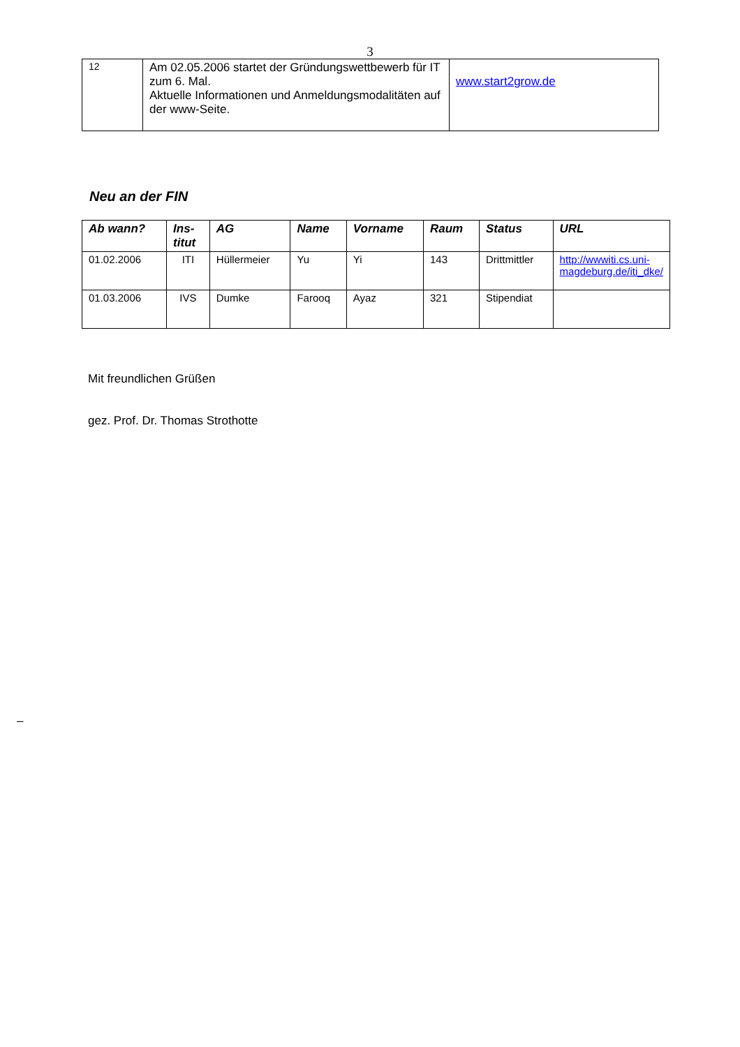3
| 12 | Am 02.05.2006 startet der Gründungswettbewerb für IT zum 6. Mal. Aktuelle Informationen und Anmeldungsmodalitäten auf der www-Seite. | www.start2grow.de |
Neu an der FIN
| Ab wann? | Ins- titut | AG | Name | Vorname | Raum | Status | URL |
| --- | --- | --- | --- | --- | --- | --- | --- |
| 01.02.2006 | ITI | Hüllermeier | Yu | Yi | 143 | Drittmittler | http://wwwiti.cs.uni-magdeburg.de/iti_dke/ |
| 01.03.2006 | IVS | Dumke | Farooq | Ayaz | 321 | Stipendiat | |
Mit freundlichen Grüßen
gez. Prof. Dr. Thomas Strothotte
–